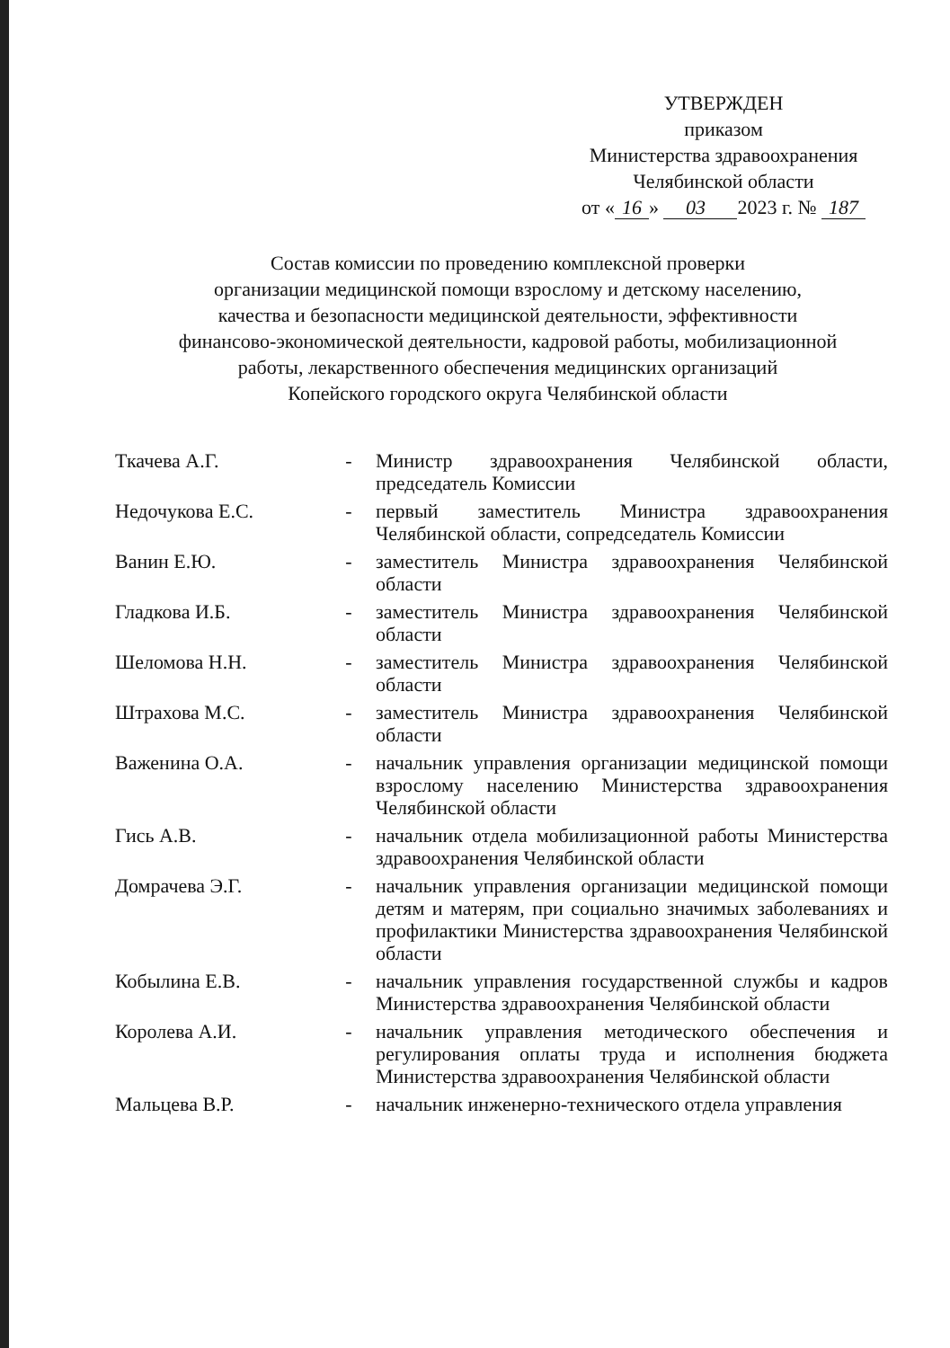УТВЕРЖДЕН
приказом
Министерства здравоохранения
Челябинской области
от « 16 » 03 2023 г. № 187
Состав комиссии по проведению комплексной проверки
организации медицинской помощи взрослому и детскому населению,
качества и безопасности медицинской деятельности, эффективности
финансово-экономической деятельности, кадровой работы, мобилизационной
работы, лекарственного обеспечения медицинских организаций
Копейского городского округа Челябинской области
| Ткачева А.Г. | - | Министр здравоохранения Челябинской области, председатель Комиссии |
| Недочукова Е.С. | - | первый заместитель Министра здравоохранения Челябинской области, сопредседатель Комиссии |
| Ванин Е.Ю. | - | заместитель Министра здравоохранения Челябинской области |
| Гладкова И.Б. | - | заместитель Министра здравоохранения Челябинской области |
| Шеломова Н.Н. | - | заместитель Министра здравоохранения Челябинской области |
| Штрахова М.С. | - | заместитель Министра здравоохранения Челябинской области |
| Важенина О.А. | - | начальник управления организации медицинской помощи взрослому населению Министерства здравоохранения Челябинской области |
| Гись А.В. | - | начальник отдела мобилизационной работы Министерства здравоохранения Челябинской области |
| Домрачева Э.Г. | - | начальник управления организации медицинской помощи детям и матерям, при социально значимых заболеваниях и профилактики Министерства здравоохранения Челябинской области |
| Кобылина Е.В. | - | начальник управления государственной службы и кадров Министерства здравоохранения Челябинской области |
| Королева А.И. | - | начальник управления методического обеспечения и регулирования оплаты труда и исполнения бюджета Министерства здравоохранения Челябинской области |
| Мальцева В.Р. | - | начальник инженерно-технического отдела управления |